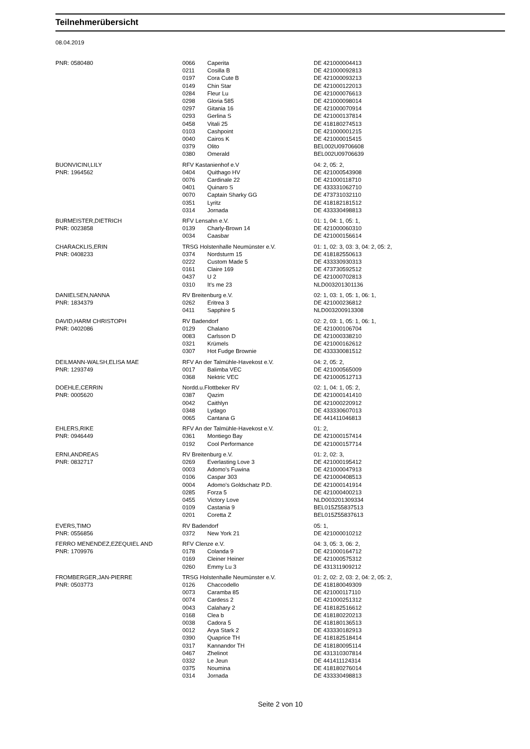Teilnehmerübersicht
08.04.2019
| PNR: 0580480 | 0066 | Caperita | DE 421000004413 |
| | 0211 | Cosilla B | DE 421000092813 |
| | 0197 | Cora Cute B | DE 421000093213 |
| | 0149 | Chin Star | DE 421000122013 |
| | 0284 | Fleur Lu | DE 421000076613 |
| | 0298 | Gloria 585 | DE 421000098014 |
| | 0297 | Gitania 16 | DE 421000070914 |
| | 0293 | Gerlina S | DE 421000137814 |
| | 0458 | Vitali 25 | DE 418180274513 |
| | 0103 | Cashpoint | DE 421000001215 |
| | 0040 | Cairos K | DE 421000015415 |
| | 0379 | Olito | BEL002U09706608 |
| | 0380 | Omerald | BEL002U09706639 |
| BUONVICINI,LILY | RFV Kastanienhof e.V | | 04: 2, 05: 2, |
| PNR: 1964562 | 0404 | Quithago HV | DE 421000543908 |
| | 0076 | Cardinale 22 | DE 421000118710 |
| | 0401 | Quinaro S | DE 433331062710 |
| | 0070 | Captain Sharky GG | DE 473731032110 |
| | 0351 | Lyritz | DE 418182181512 |
| | 0314 | Jornada | DE 433330498813 |
| BURMEISTER,DIETRICH | RFV Lensahn e.V. | | 01: 1, 04: 1, 05: 1, |
| PNR: 0023858 | 0139 | Charly-Brown 14 | DE 421000060310 |
| | 0034 | Caasbar | DE 421000156614 |
| CHARACKLIS,ERIN | TRSG Holstenhalle Neumünster e.V. | | 01: 1, 02: 3, 03: 3, 04: 2, 05: 2, |
| PNR: 0408233 | 0374 | Nordsturm 15 | DE 418182550613 |
| | 0222 | Custom Made 5 | DE 433330930313 |
| | 0161 | Claire 169 | DE 473730592512 |
| | 0437 | U 2 | DE 421000702813 |
| | 0310 | It's me 23 | NLD003201301136 |
| DANIELSEN,NANNA | RV Breitenburg e.V. | | 02: 1, 03: 1, 05: 1, 06: 1, |
| PNR: 1834379 | 0262 | Eritrea 3 | DE 421000236812 |
| | 0411 | Sapphire 5 | NLD003200913308 |
| DAVID,HARM CHRISTOPH | RV Badendorf | | 02: 2, 03: 1, 05: 1, 06: 1, |
| PNR: 0402086 | 0129 | Chalano | DE 421000106704 |
| | 0083 | Carlsson D | DE 421000338210 |
| | 0321 | Krümels | DE 421000162612 |
| | 0307 | Hot Fudge Brownie | DE 433330081512 |
| DEILMANN-WALSH,ELISA MAE | RFV An der Talmühle-Havekost e.V. | | 04: 2, 05: 2, |
| PNR: 1293749 | 0017 | Balimba VEC | DE 421000565009 |
| | 0368 | Nektric VEC | DE 421000512713 |
| DOEHLE,CERRIN | Nordd.u.Flottbeker RV | | 02: 1, 04: 1, 05: 2, |
| PNR: 0005620 | 0387 | Qazim | DE 421000141410 |
| | 0042 | Caithlyn | DE 421000220912 |
| | 0348 | Lydago | DE 433330607013 |
| | 0065 | Cantana G | DE 441411046813 |
| EHLERS,RIKE | RFV An der Talmühle-Havekost e.V. | | 01: 2, |
| PNR: 0946449 | 0361 | Montiego Bay | DE 421000157414 |
| | 0192 | Cool Performance | DE 421000157714 |
| ERNI,ANDREAS | RV Breitenburg e.V. | | 01: 2, 02: 3, |
| PNR: 0832717 | 0269 | Everlasting Love 3 | DE 421000195412 |
| | 0003 | Adomo's Fuwina | DE 421000047913 |
| | 0106 | Caspar 303 | DE 421000408513 |
| | 0004 | Adomo's Goldschatz P.D. | DE 421000141914 |
| | 0285 | Forza 5 | DE 421000400213 |
| | 0455 | Victory Love | NLD003201309334 |
| | 0109 | Castania 9 | BEL015Z55837513 |
| | 0201 | Coretta Z | BEL015Z55837613 |
| EVERS,TIMO | RV Badendorf | | 05: 1, |
| PNR: 0556856 | 0372 | New York 21 | DE 421000010212 |
| FERRO MENENDEZ,EZEQUIEL AND | RFV Clenze e.V. | | 04: 3, 05: 3, 06: 2, |
| PNR: 1709976 | 0178 | Colanda 9 | DE 421000164712 |
| | 0169 | Cleiner Heiner | DE 421000575312 |
| | 0260 | Emmy Lu 3 | DE 431311909212 |
| FROMBERGER,JAN-PIERRE | TRSG Holstenhalle Neumünster e.V. | | 01: 2, 02: 2, 03: 2, 04: 2, 05: 2, |
| PNR: 0503773 | 0126 | Chaccodello | DE 418180049309 |
| | 0073 | Caramba 85 | DE 421000117110 |
| | 0074 | Cardess 2 | DE 421000251312 |
| | 0043 | Calahary 2 | DE 418182516612 |
| | 0168 | Clea b | DE 418180220213 |
| | 0038 | Cadora 5 | DE 418180136513 |
| | 0012 | Arya Stark 2 | DE 433330182913 |
| | 0390 | Quaprice TH | DE 418182518414 |
| | 0317 | Kannandor TH | DE 418180095114 |
| | 0467 | Zhelinot | DE 431310307814 |
| | 0332 | Le Jeun | DE 441411124314 |
| | 0375 | Noumina | DE 418180276014 |
| | 0314 | Jornada | DE 433330498813 |
Seite 2 von 10